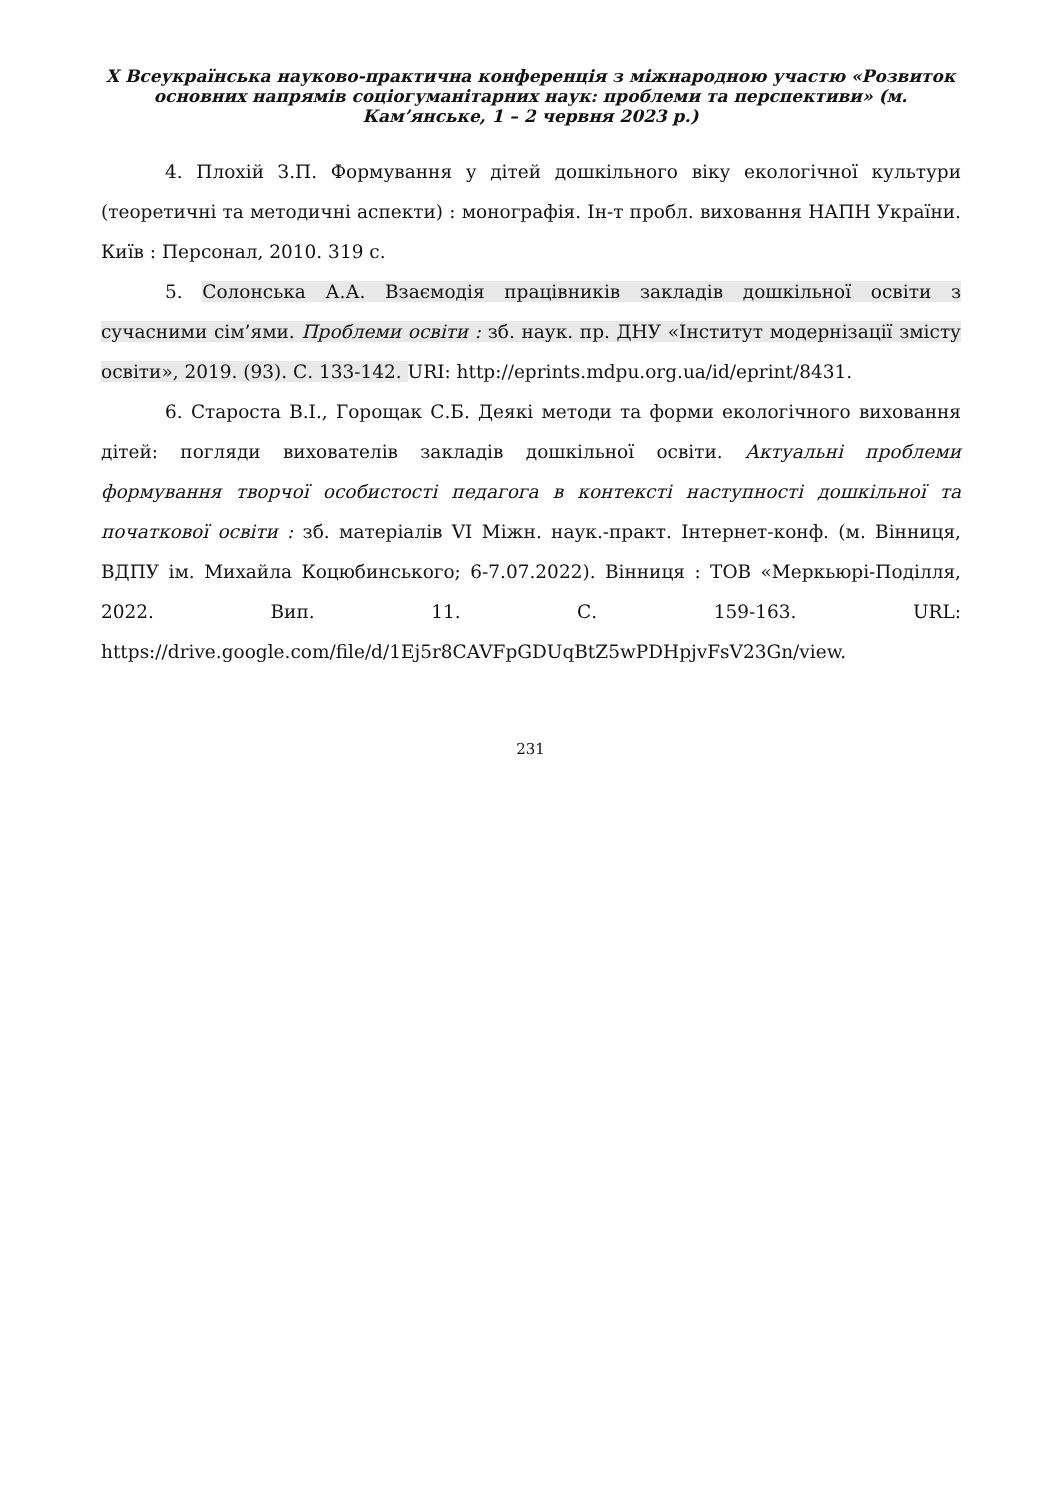X Всеукраїнська науково-практична конференція з міжнародною участю «Розвиток основних напрямів соціогуманітарних наук: проблеми та перспективи» (м. Кам’янське, 1 – 2 червня 2023 р.)
4. Плохій З.П. Формування у дітей дошкільного віку екологічної культури (теоретичні та методичні аспекти) : монографія. Ін-т пробл. виховання НАПН України. Київ : Персонал, 2010. 319 с.
5. Солонська А.А. Взаємодія працівників закладів дошкільної освіти з сучасними сім’ями. Проблеми освіти : зб. наук. пр. ДНУ «Інститут модернізації змісту освіти», 2019. (93). С. 133-142. URI: http://eprints.mdpu.org.ua/id/eprint/8431.
6. Староста В.І., Горощак С.Б. Деякі методи та форми екологічного виховання дітей: погляди вихователів закладів дошкільної освіти. Актуальні проблеми формування творчої особистості педагога в контексті наступності дошкільної та початкової освіти : зб. матеріалів VI Міжн. наук.-практ. Інтернет-конф. (м. Вінниця, ВДПУ ім. Михайла Коцюбинського; 6-7.07.2022). Вінниця : ТОВ «Меркьюрі-Поділля, 2022. Вип. 11. С. 159-163. URL: https://drive.google.com/file/d/1Ej5r8CAVFpGDUqBtZ5wPDHpjvFsV23Gn/view.
231